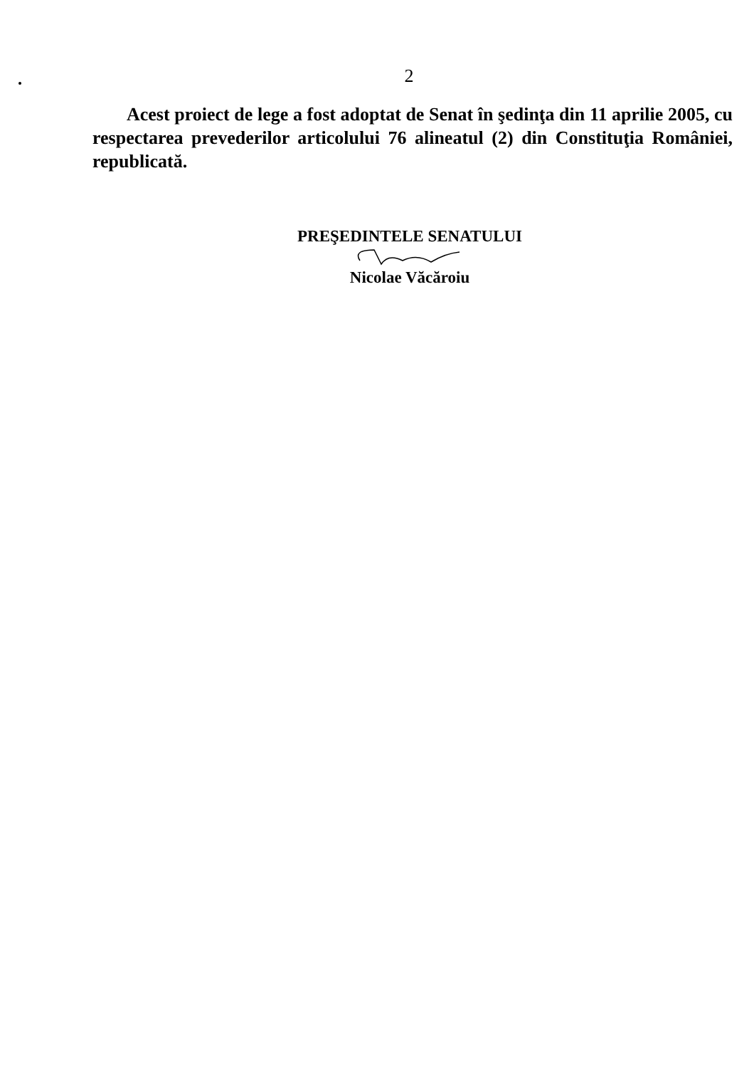2
Acest proiect de lege a fost adoptat de Senat în şedinţa din 11 aprilie 2005, cu respectarea prevederilor articolului 76 alineatul (2) din Constituţia României, republicată.
PREŞEDINTELE SENATULUI
Nicolae Văcăroiu